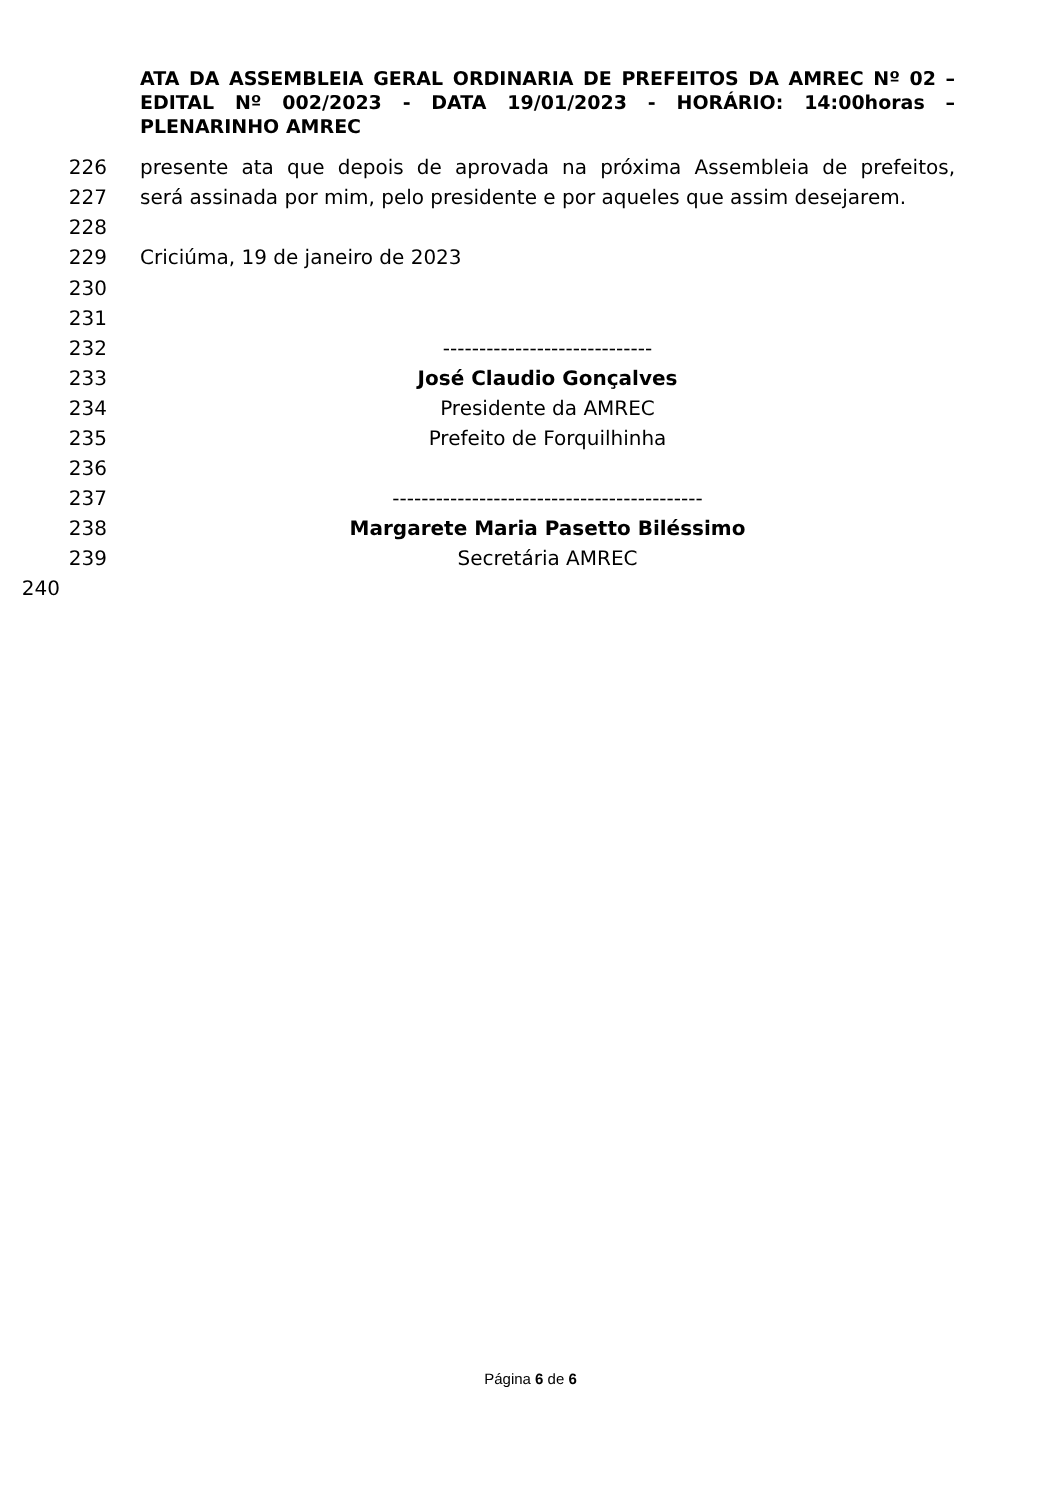ATA DA ASSEMBLEIA GERAL ORDINARIA DE PREFEITOS DA AMREC Nº 02 – EDITAL Nº 002/2023 - DATA 19/01/2023 - HORÁRIO: 14:00horas – PLENARINHO AMREC
226 presente ata que depois de aprovada na próxima Assembleia de prefeitos,
227 será assinada por mim, pelo presidente e por aqueles que assim desejarem.
228
229 Criciúma, 19 de janeiro de 2023
230
231
232 -----------------------------
233 José Claudio Gonçalves
234 Presidente da AMREC
235 Prefeito de Forquilhinha
236
237 -------------------------------------------
238 Margarete Maria Pasetto Biléssimo
239 Secretária AMREC
240
Página 6 de 6